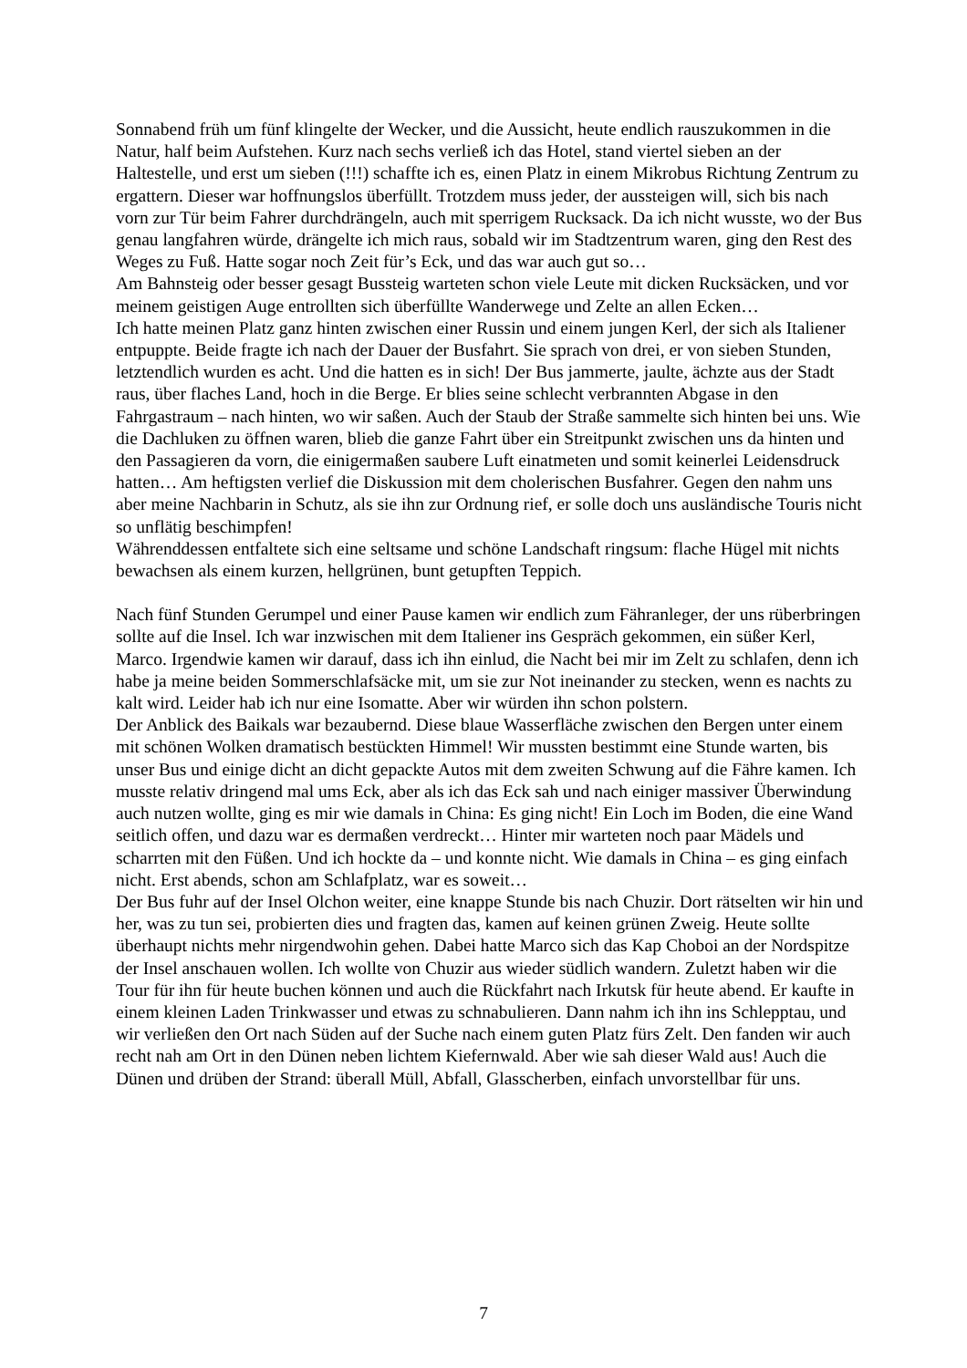Sonnabend früh um fünf klingelte der Wecker, und die Aussicht, heute endlich rauszukommen in die Natur, half beim Aufstehen. Kurz nach sechs verließ ich das Hotel, stand viertel sieben an der Haltestelle, und erst um sieben (!!!) schaffte ich es, einen Platz in einem Mikrobus Richtung Zentrum zu ergattern. Dieser war hoffnungslos überfüllt. Trotzdem muss jeder, der aussteigen will, sich bis nach vorn zur Tür beim Fahrer durchdrängeln, auch mit sperrigem Rucksack. Da ich nicht wusste, wo der Bus genau langfahren würde, drängelte ich mich raus, sobald wir im Stadtzentrum waren, ging den Rest des Weges zu Fuß. Hatte sogar noch Zeit für’s Eck, und das war auch gut so…
Am Bahnsteig oder besser gesagt Bussteig warteten schon viele Leute mit dicken Rucksäcken, und vor meinem geistigen Auge entrollten sich überfüllte Wanderwege und Zelte an allen Ecken…
Ich hatte meinen Platz ganz hinten zwischen einer Russin und einem jungen Kerl, der sich als Italiener entpuppte. Beide fragte ich nach der Dauer der Busfahrt. Sie sprach von drei, er von sieben Stunden, letztendlich wurden es acht. Und die hatten es in sich! Der Bus jammerte, jaulte, ächzte aus der Stadt raus, über flaches Land, hoch in die Berge. Er blies seine schlecht verbrannten Abgase in den Fahrgastraum – nach hinten, wo wir saßen. Auch der Staub der Straße sammelte sich hinten bei uns. Wie die Dachluken zu öffnen waren, blieb die ganze Fahrt über ein Streitpunkt zwischen uns da hinten und den Passagieren da vorn, die einigermaßen saubere Luft einatmeten und somit keinerlei Leidensdruck hatten… Am heftigsten verlief die Diskussion mit dem cholerischen Busfahrer. Gegen den nahm uns aber meine Nachbarin in Schutz, als sie ihn zur Ordnung rief, er solle doch uns ausländische Touris nicht so unflätig beschimpfen!
Währenddessen entfaltete sich eine seltsame und schöne Landschaft ringsum: flache Hügel mit nichts bewachsen als einem kurzen, hellgrünen, bunt getupften Teppich.
Nach fünf Stunden Gerumpel und einer Pause kamen wir endlich zum Fähranleger, der uns rüberbringen sollte auf die Insel. Ich war inzwischen mit dem Italiener ins Gespräch gekommen, ein süßer Kerl, Marco. Irgendwie kamen wir darauf, dass ich ihn einlud, die Nacht bei mir im Zelt zu schlafen, denn ich habe ja meine beiden Sommerschlafsäcke mit, um sie zur Not ineinander zu stecken, wenn es nachts zu kalt wird. Leider hab ich nur eine Isomatte. Aber wir würden ihn schon polstern.
Der Anblick des Baikals war bezaubernd. Diese blaue Wasserfläche zwischen den Bergen unter einem mit schönen Wolken dramatisch bestückten Himmel! Wir mussten bestimmt eine Stunde warten, bis unser Bus und einige dicht an dicht gepackte Autos mit dem zweiten Schwung auf die Fähre kamen. Ich musste relativ dringend mal ums Eck, aber als ich das Eck sah und nach einiger massiver Überwindung auch nutzen wollte, ging es mir wie damals in China: Es ging nicht! Ein Loch im Boden, die eine Wand seitlich offen, und dazu war es dermaßen verdreckt… Hinter mir warteten noch paar Mädels und scharrten mit den Füßen. Und ich hockte da – und konnte nicht. Wie damals in China – es ging einfach nicht. Erst abends, schon am Schlafplatz, war es soweit…
Der Bus fuhr auf der Insel Olchon weiter, eine knappe Stunde bis nach Chuzir. Dort rätselten wir hin und her, was zu tun sei, probierten dies und fragten das, kamen auf keinen grünen Zweig. Heute sollte überhaupt nichts mehr nirgendwohin gehen. Dabei hatte Marco sich das Kap Choboi an der Nordspitze der Insel anschauen wollen. Ich wollte von Chuzir aus wieder südlich wandern. Zuletzt haben wir die Tour für ihn für heute buchen können und auch die Rückfahrt nach Irkutsk für heute abend. Er kaufte in einem kleinen Laden Trinkwasser und etwas zu schnabulieren. Dann nahm ich ihn ins Schlepptau, und wir verließen den Ort nach Süden auf der Suche nach einem guten Platz fürs Zelt. Den fanden wir auch recht nah am Ort in den Dünen neben lichtem Kiefernwald. Aber wie sah dieser Wald aus! Auch die Dünen und drüben der Strand: überall Müll, Abfall, Glasscherben, einfach unvorstellbar für uns.
7